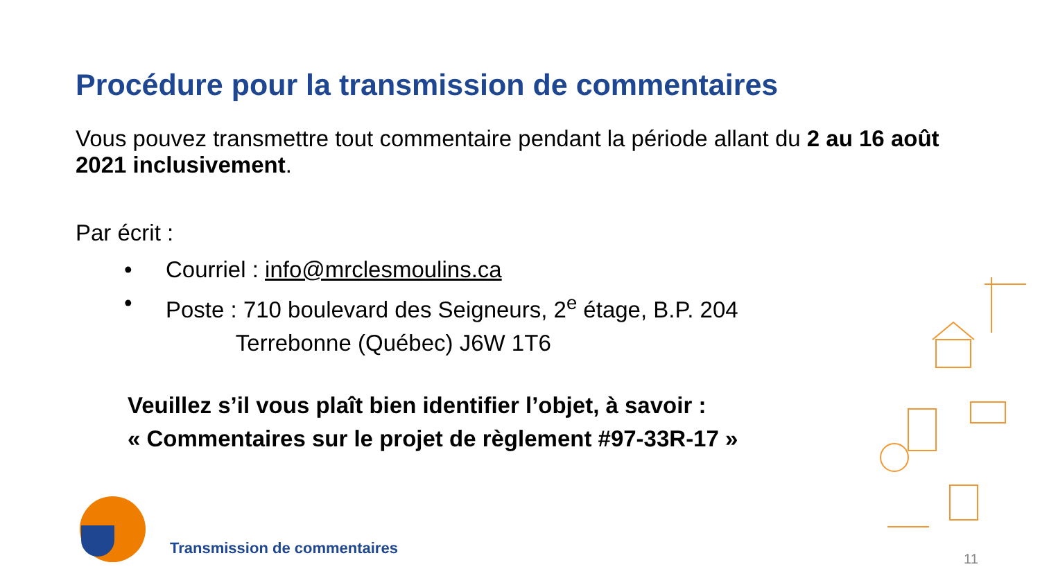Procédure pour la transmission de commentaires
Vous pouvez transmettre tout commentaire pendant la période allant du 2 au 16 août 2021 inclusivement.
Par écrit :
• Courriel : info@mrclesmoulins.ca
• Poste : 710 boulevard des Seigneurs, 2<sup>e</sup> étage, B.P. 204
Terrebonne (Québec) J6W 1T6
Veuillez s’il vous plaît bien identifier l’objet, à savoir :
« Commentaires sur le projet de règlement #97-33R-17 »
Transmission de commentaires
11